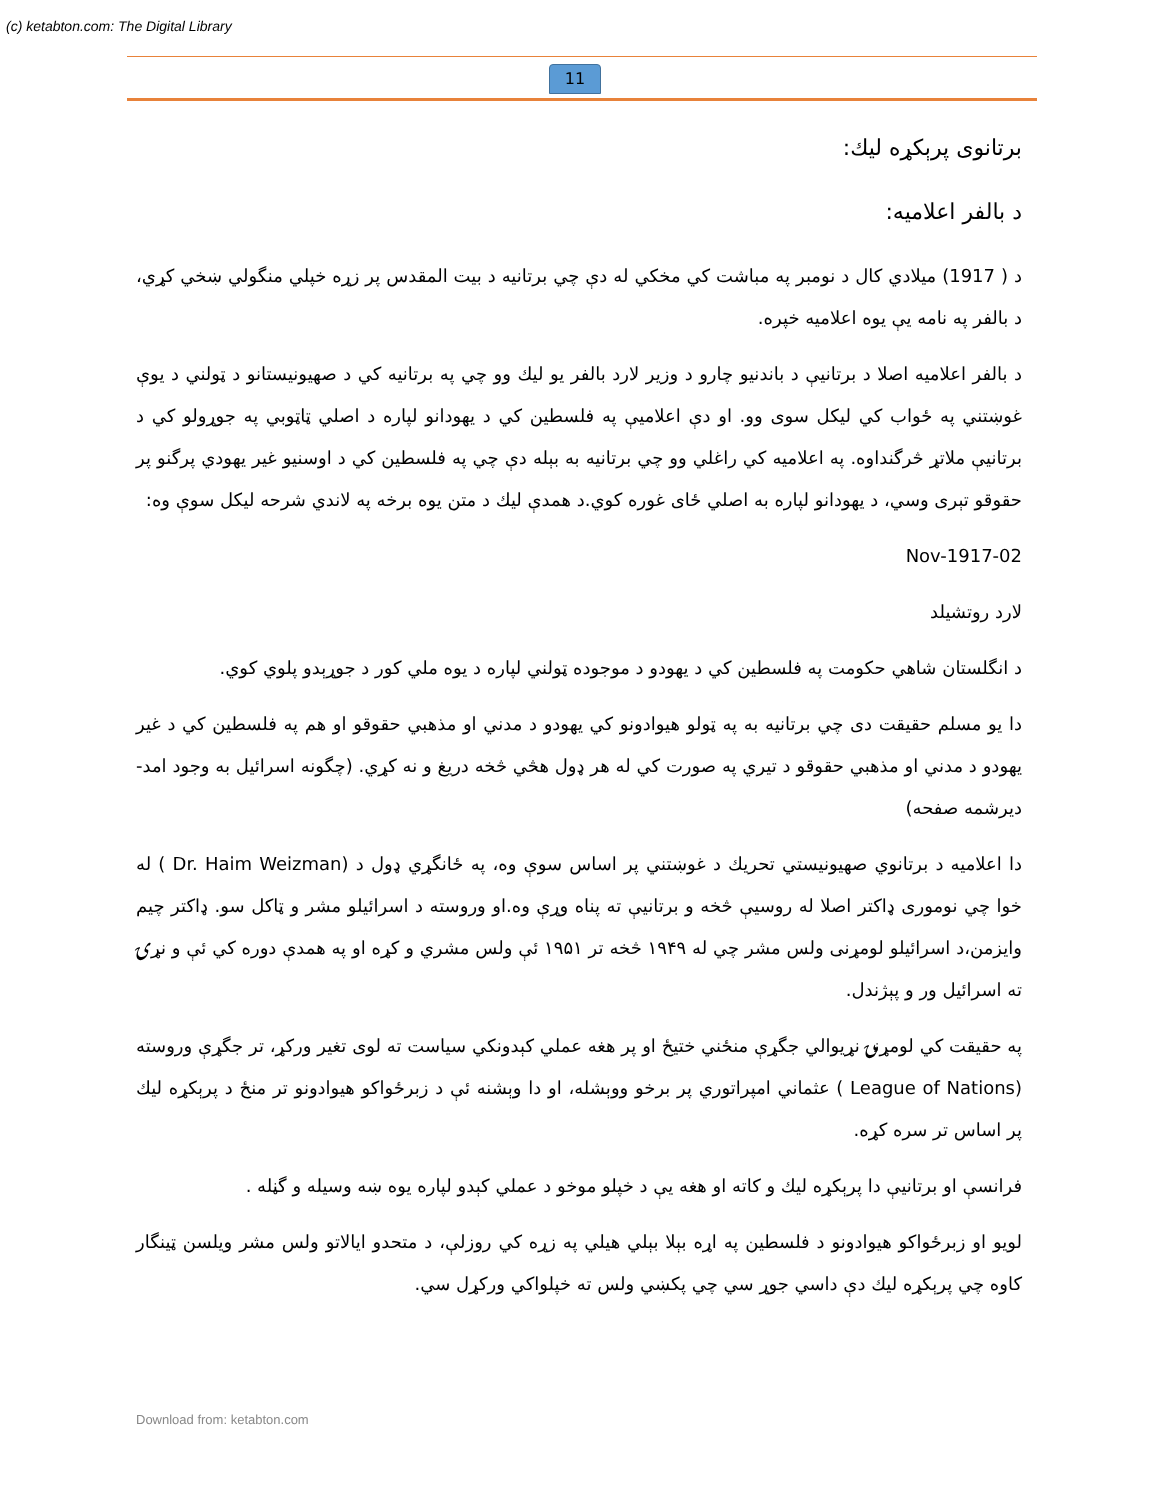(c) ketabton.com: The Digital Library
11
برتانوی پرېکړه ليك:
د بالفر اعلاميه:
د ( 1917) ميلادي كال د نومبر په مباشت كي مخكي له دې چي برتانيه د بيت المقدس پر زړه خپلي منگولي ښخي كړي، د بالفر په نامه يې يوه اعلاميه خپره.
د بالفر اعلاميه اصلا د برتانيې د باندنيو چارو د وزير لارد بالفر يو ليك وو چي په برتانيه كي د صهيونيستانو د ټولني د يوې غوښتني په ځواب كي ليكل سوى وو. او دې اعلاميې په فلسطين كي د يهودانو لپاره د اصلي ټاټوبي په جوړولو كي د برتانيې ملاتړ څرگنداوه. په اعلاميه كي راغلي وو چي برتانيه به بېله دې چي په فلسطين كي د اوسنيو غير يهودي پرگنو پر حقوقو تېرى وسي، د يهودانو لپاره به اصلي ځاى غوره كوي.د همدې ليك د متن يوه برخه په لاندي شرحه ليكل سوې وه:
02-Nov-1917
لارد روتشيلد
د انگلستان شاهي حكومت په فلسطين كي د يهودو د موجوده ټولني لپاره د يوه ملي كور د جوړېدو پلوي كوي.
دا يو مسلم حقيقت دى چي برتانيه به په ټولو هيوادونو كي يهودو د مدني او مذهبي حقوقو او هم په فلسطين كي د غير يهودو د مدني او مذهبي حقوقو د تيري په صورت كي له هر ډول هڅي څخه دريغ و نه كړي. (چگونه اسرائيل به وجود امد- ديرشمه صفحه)
دا اعلاميه د برتانوي صهيونيستي تحريك د غوښتني پر اساس سوې وه، په ځانگړي ډول د (Dr. Haim Weizman ) له خوا چي نومورى ډاكتر اصلا له روسيې څخه و برتانيې ته پناه وړې وه.او وروسته د اسرائيلو مشر و ټاكل سو. ډاكتر چيم وايزمن،د اسرائيلو لومړنى ولس مشر چي له ۱۹۴۹ څخه تر ۱۹۵۱ ئې ولس مشري و كړه او په همدې دوره كي ئې و نړۍ ته اسرائيل ور و پېژندل.
په حقيقت كي لومړنۍ نړيوالي جگړې منځني ختيځ او پر هغه عملي كېدونكي سياست ته لوى تغير وركړ، تر جگړې وروسته (League of Nations ) عثماني امپراتوري پر برخو ووېشله، او دا وېشنه ئې د زبرځواكو هيوادونو تر منځ د پرېكړه ليك پر اساس تر سره كړه.
فرانسې او برتانيې دا پرېكړه ليك و كاته او هغه يې د خپلو موخو د عملي كېدو لپاره يوه ښه وسيله و گڼله .
لويو او زبرځواكو هيوادونو د فلسطين په اړه بېلا بېلي هيلي په زړه كي روزلې، د متحدو ايالاتو ولس مشر ويلسن ټينگار كاوه چي پرېكړه ليك دې داسي جوړ سي چي پكښي ولس ته خپلواكي وركړل سي.
Download from: ketabton.com